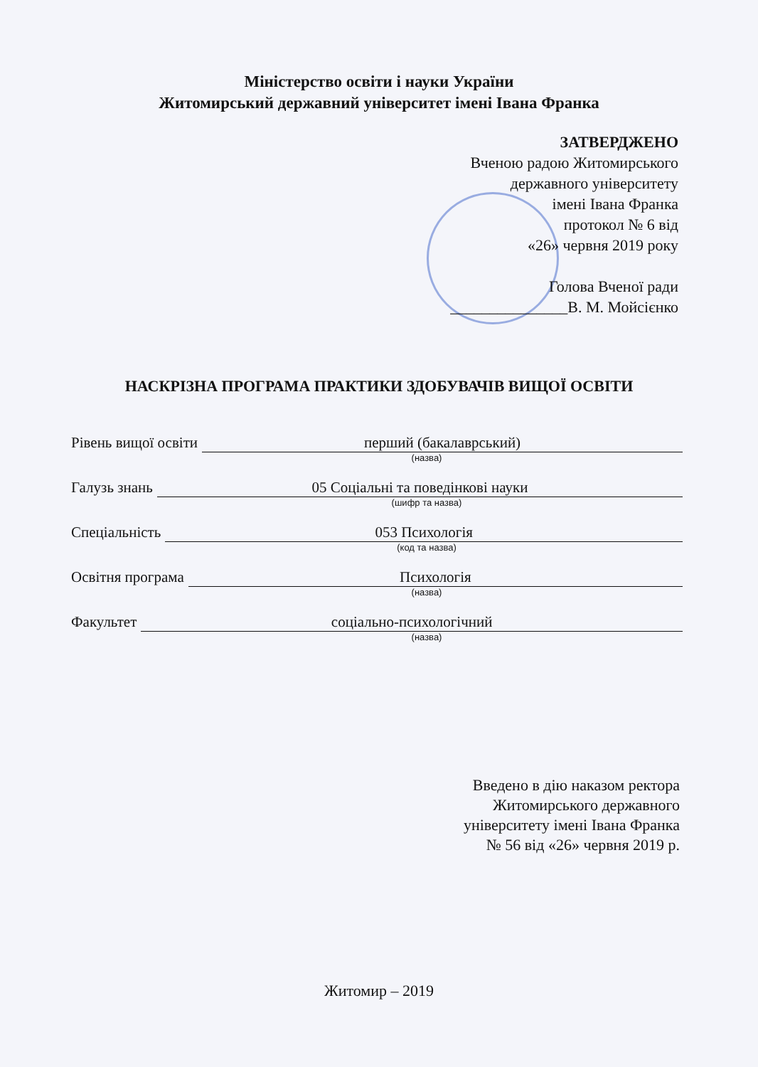Міністерство освіти і науки України
Житомирський державний університет імені Івана Франка
ЗАТВЕРДЖЕНО
Вченою радою Житомирського
державного університету
імені Івана Франка
протокол № 6 від
«26» червня 2019 року
Голова Вченої ради
_______________В. М. Мойсієнко
НАСКРІЗНА ПРОГРАМА ПРАКТИКИ ЗДОБУВАЧІВ ВИЩОЇ ОСВІТИ
Рівень вищої освіти перший (бакалаврський)
(назва)
Галузь знань 05 Соціальні та поведінкові науки
(шифр та назва)
Спеціальність 053 Психологія
(код та назва)
Освітня програма Психологія
(назва)
Факультет соціально-психологічний
(назва)
Введено в дію наказом ректора
Житомирського державного
університету імені Івана Франка
№ 56 від «26» червня 2019 р.
Житомир – 2019